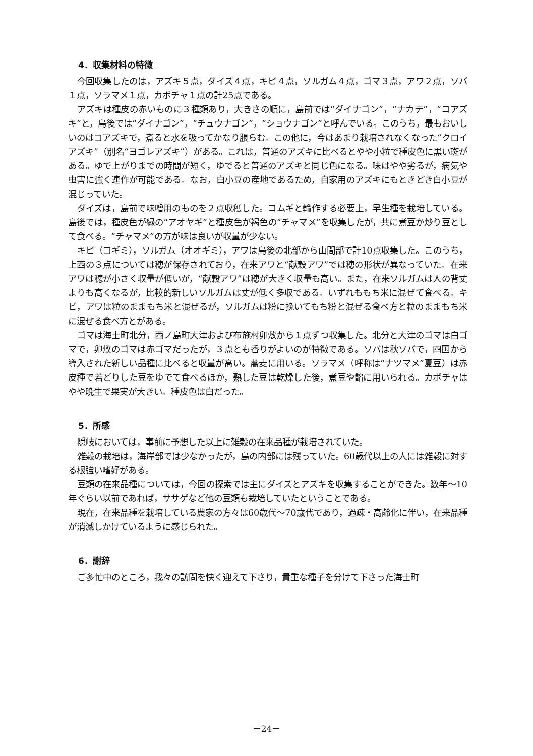4．収集材料の特徴
今回収集したのは，アズキ５点，ダイズ４点，キビ４点，ソルガム４点，ゴマ３点，アワ２点，ソバ１点，ソラマメ１点，カボチャ１点の計25点である。
アズキは種皮の赤いものに３種類あり，大きさの順に，島前では“ダイナゴン”，“ナカテ”，“コアズキ”と，島後では“ダイナゴン”，“チュウナゴン”，“ショウナゴン”と呼んでいる。このうち，最もおいしいのはコアズキで，煮ると水を吸ってかなり脹らむ。この他に，今はあまり栽培されなくなった“クロイアズキ”（別名“ヨゴレアズキ”）がある。これは，普通のアズキに比べるとやや小粒で種皮色に黒い斑がある。ゆで上がりまでの時間が短く，ゆでると普通のアズキと同じ色になる。味はやや劣るが，病気や虫害に強く連作が可能である。なお，白小豆の産地であるため，自家用のアズキにもときどき白小豆が混じっていた。
ダイズは，島前で味噌用のものを２点収穫した。コムギと輪作する必要上，早生種を栽培している。島後では，種皮色が緑の“アオヤギ”と種皮色が褐色の“チャマメ”を収集したが，共に煮豆か炒り豆として食べる。“チャマメ”の方が味は良いが収量が少ない。
キビ（コギミ），ソルガム（オオギミ），アワは島後の北部から山間部で計10点収集した。このうち，上西の３点については穂が保存されており，在来アワと“献穀アワ”では穂の形状が異なっていた。在来アワは穂が小さく収量が低いが，“献穀アワ”は穂が大きく収量も高い。また，在来ソルガムは人の背丈よりも高くなるが，比較的新しいソルガムは丈が低く多収である。いずれももち米に混ぜて食べる。キビ，アワは粒のままもち米と混ぜるが，ソルガムは粉に挽いてもち粉と混ぜる食べ方と粒のままもち米に混ぜる食べ方とがある。
ゴマは海士町北分，西ノ島町大津および布施村卯敷から１点ずつ収集した。北分と大津のゴマは白ゴマで，卯敷のゴマは赤ゴマだったが，３点とも香りがよいのが特徴である。ソバは秋ソバで，四国から導入された新しい品種に比べると収量が高い。蕎麦に用いる。ソラマメ（呼称は“ナツマメ”夏豆）は赤皮種で若どりした豆をゆでて食べるほか，熟した豆は乾燥した後，煮豆や餡に用いられる。カボチャはやや晩生で果実が大きい。種皮色は白だった。
5．所感
隠岐においては，事前に予想した以上に雑穀の在来品種が栽培されていた。
雑穀の栽培は，海岸部では少なかったが，島の内部には残っていた。60歳代以上の人には雑穀に対する根強い嗜好がある。
豆類の在来品種については，今回の探索では主にダイズとアズキを収集することができた。数年～10年ぐらい以前であれば，ササゲなど他の豆類も栽培していたということである。
現在，在来品種を栽培している農家の方々は60歳代～70歳代であり，過疎・高齢化に伴い，在来品種が消滅しかけているように感じられた。
6．謝辞
ご多忙中のところ，我々の訪問を快く迎えて下さり，貴重な種子を分けて下さった海士町
－24－